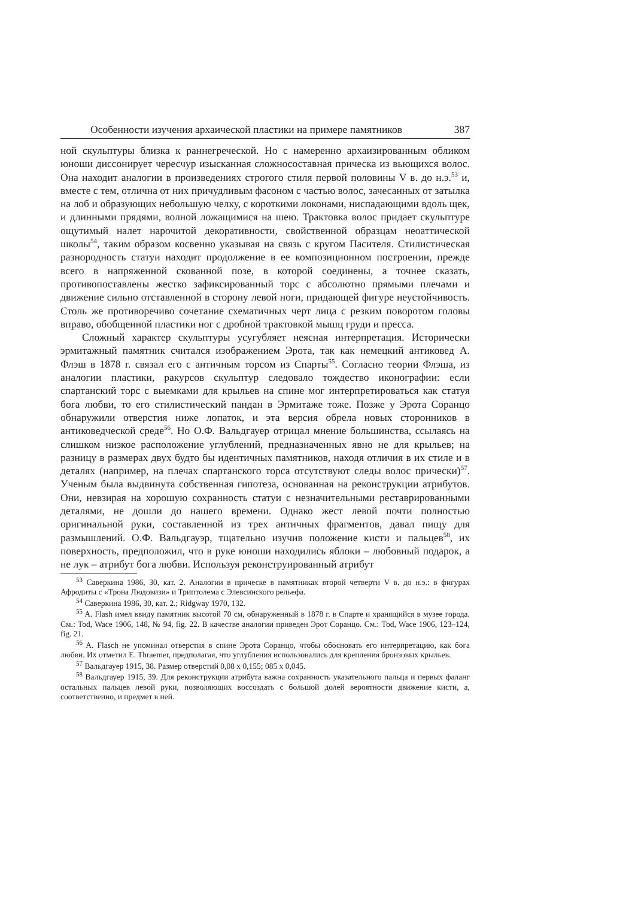Особенности изучения архаической пластики на примере памятников 387
ной скульптуры близка к раннегреческой. Но с намеренно архаизированным обликом юноши диссонирует чересчур изысканная сложносоставная прическа из вьющихся волос. Она находит аналогии в произведениях строгого стиля первой половины V в. до н.э.<sup>53</sup> и, вместе с тем, отлична от них причудливым фасоном с частью волос, зачесанных от затылка на лоб и образующих небольшую челку, с короткими локонами, ниспадающими вдоль щек, и длинными прядями, волной ложащимися на шею. Трактовка волос придает скульптуре ощутимый налет нарочитой декоративности, свойственной образцам неоаттической школы<sup>54</sup>, таким образом косвенно указывая на связь с кругом Пасителя. Стилистическая разнородность статуи находит продолжение в ее композиционном построении, прежде всего в напряженной скованной позе, в которой соединены, а точнее сказать, противопоставлены жестко зафиксированный торс с абсолютно прямыми плечами и движение сильно отставленной в сторону левой ноги, придающей фигуре неустойчивость. Столь же противоречиво сочетание схематичных черт лица с резким поворотом головы вправо, обобщенной пластики ног с дробной трактовкой мышц груди и пресса.
Сложный характер скульптуры усугубляет неясная интерпретация. Исторически эрмитажный памятник считался изображением Эрота, так как немецкий антиковед А. Флэш в 1878 г. связал его с античным торсом из Спарты<sup>55</sup>. Согласно теории Флэша, из аналогии пластики, ракурсов скульптур следовало тождество иконографии: если спартанский торс с выемками для крыльев на спине мог интерпретироваться как статуя бога любви, то его стилистический пандан в Эрмитаже тоже. Позже у Эрота Соранцо обнаружили отверстия ниже лопаток, и эта версия обрела новых сторонников в антиковедческой среде<sup>56</sup>. Но О.Ф. Вальдгауер отрицал мнение большинства, ссылаясь на слишком низкое расположение углублений, предназначенных явно не для крыльев; на разницу в размерах двух будто бы идентичных памятников, находя отличия в их стиле и в деталях (например, на плечах спартанского торса отсутствуют следы волос прически)<sup>57</sup>. Ученым была выдвинута собственная гипотеза, основанная на реконструкции атрибутов. Они, невзирая на хорошую сохранность статуи с незначительными реставрированными деталями, не дошли до нашего времени. Однако жест левой почти полностью оригинальной руки, составленной из трех античных фрагментов, давал пищу для размышлений. О.Ф. Вальдгауэр, тщательно изучив положение кисти и пальцев<sup>58</sup>, их поверхность, предположил, что в руке юноши находились яблоки – любовный подарок, а не лук – атрибут бога любви. Используя реконструированный атрибут
<sup>53</sup> Саверкина 1986, 30, кат. 2. Аналогии в прическе в памятниках второй четверти V в. до н.э.: в фигурах Афродиты с «Трона Людовизи» и Триптолема с Элевсинского рельефа.
<sup>54</sup> Саверкина 1986, 30, кат. 2.; Ridgway 1970, 132.
<sup>55</sup> A. Flash имел ввиду памятник высотой 70 см, обнаруженный в 1878 г. в Спарте и хранящийся в музее города. См.: Tod, Wace 1906, 148, № 94, fig. 22. В качестве аналогии приведен Эрот Соранцо. См.: Tod, Wace 1906, 123–124, fig. 21.
<sup>56</sup> A. Flasch не упоминал отверстия в спине Эрота Соранцо, чтобы обосновать его интерпретацию, как бога любви. Их отметил E. Thraemer, предполагая, что углубления использовались для крепления бронзовых крыльев.
<sup>57</sup> Вальдгауер 1915, 38. Размер отверстий 0,08 х 0,155; 085 х 0,045.
<sup>58</sup> Вальдгауер 1915, 39. Для реконструкции атрибута важна сохранность указательного пальца и первых фаланг остальных пальцев левой руки, позволяющих воссоздать с большой долей вероятности движение кисти, а, соответственно, и предмет в ней.